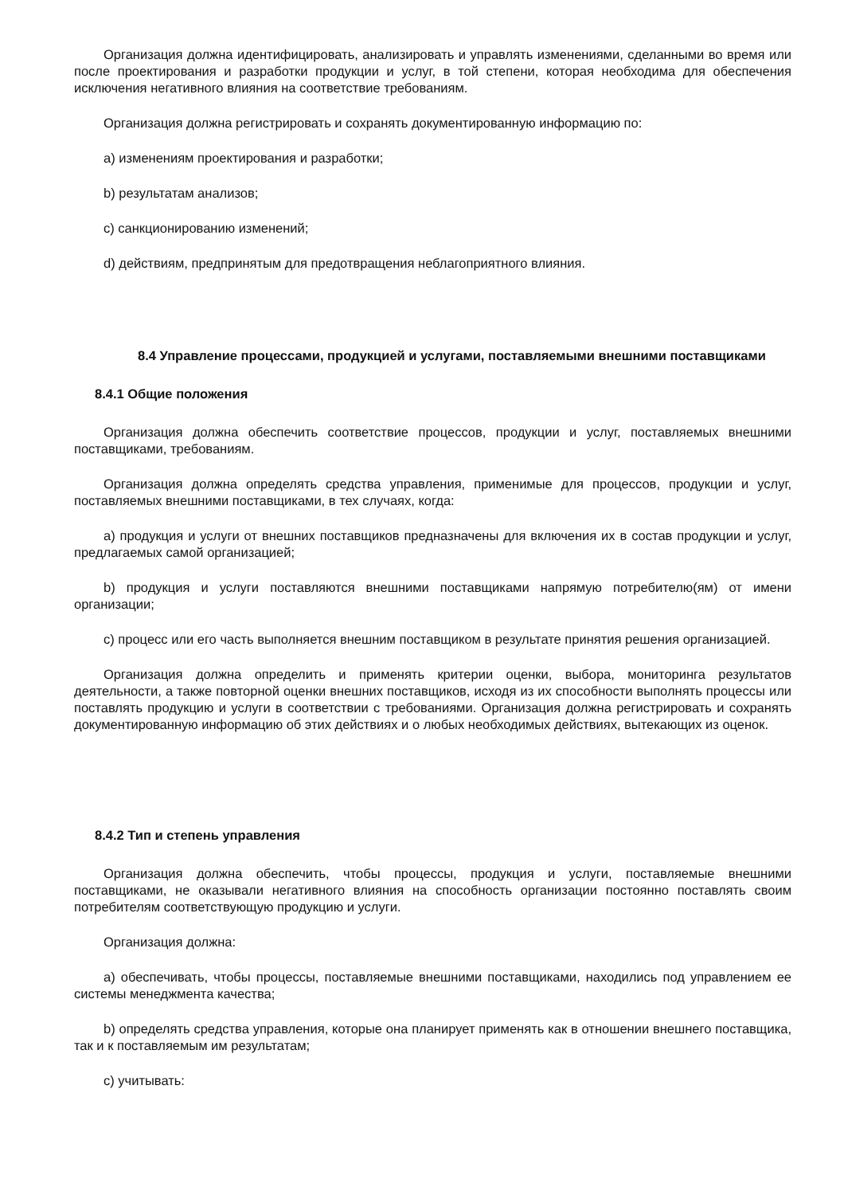Организация должна идентифицировать, анализировать и управлять изменениями, сделанными во время или после проектирования и разработки продукции и услуг, в той степени, которая необходима для обеспечения исключения негативного влияния на соответствие требованиям.
Организация должна регистрировать и сохранять документированную информацию по:
a) изменениям проектирования и разработки;
b) результатам анализов;
c) санкционированию изменений;
d) действиям, предпринятым для предотвращения неблагоприятного влияния.
8.4 Управление процессами, продукцией и услугами, поставляемыми внешними поставщиками
8.4.1 Общие положения
Организация должна обеспечить соответствие процессов, продукции и услуг, поставляемых внешними поставщиками, требованиям.
Организация должна определять средства управления, применимые для процессов, продукции и услуг, поставляемых внешними поставщиками, в тех случаях, когда:
a) продукция и услуги от внешних поставщиков предназначены для включения их в состав продукции и услуг, предлагаемых самой организацией;
b) продукция и услуги поставляются внешними поставщиками напрямую потребителю(ям) от имени организации;
c) процесс или его часть выполняется внешним поставщиком в результате принятия решения организацией.
Организация должна определить и применять критерии оценки, выбора, мониторинга результатов деятельности, а также повторной оценки внешних поставщиков, исходя из их способности выполнять процессы или поставлять продукцию и услуги в соответствии с требованиями. Организация должна регистрировать и сохранять документированную информацию об этих действиях и о любых необходимых действиях, вытекающих из оценок.
8.4.2 Тип и степень управления
Организация должна обеспечить, чтобы процессы, продукция и услуги, поставляемые внешними поставщиками, не оказывали негативного влияния на способность организации постоянно поставлять своим потребителям соответствующую продукцию и услуги.
Организация должна:
a) обеспечивать, чтобы процессы, поставляемые внешними поставщиками, находились под управлением ее системы менеджмента качества;
b) определять средства управления, которые она планирует применять как в отношении внешнего поставщика, так и к поставляемым им результатам;
c) учитывать: